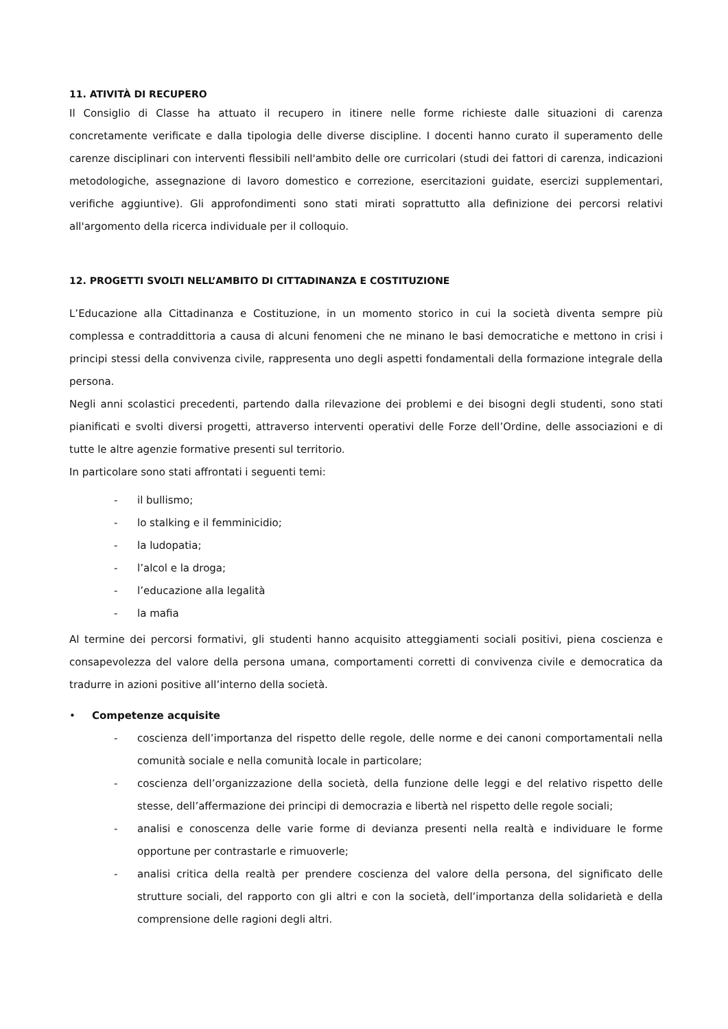11. ATIVITÀ DI RECUPERO
Il Consiglio di Classe ha attuato il recupero in itinere nelle forme richieste dalle situazioni di carenza concretamente verificate e dalla tipologia delle diverse discipline. I docenti hanno curato il superamento delle carenze disciplinari con interventi flessibili nell'ambito delle ore curricolari (studi dei fattori di carenza, indicazioni metodologiche, assegnazione di lavoro domestico e correzione, esercitazioni guidate, esercizi supplementari, verifiche aggiuntive). Gli approfondimenti sono stati mirati soprattutto alla definizione dei percorsi relativi all'argomento della ricerca individuale per il colloquio.
12. PROGETTI SVOLTI NELL’AMBITO DI CITTADINANZA E COSTITUZIONE
L’Educazione alla Cittadinanza e Costituzione, in un momento storico in cui la società diventa sempre più complessa e contraddittoria a causa di alcuni fenomeni che ne minano le basi democratiche e mettono in crisi i principi stessi della convivenza civile, rappresenta uno degli aspetti fondamentali della formazione integrale della persona.
Negli anni scolastici precedenti, partendo dalla rilevazione dei problemi e dei bisogni degli studenti, sono stati pianificati e svolti diversi progetti, attraverso interventi operativi delle Forze dell’Ordine, delle associazioni e di tutte le altre agenzie formative presenti sul territorio.
In particolare sono stati affrontati i seguenti temi:
- il bullismo;
- lo stalking e il femminicidio;
- la ludopatia;
- l’alcol e la droga;
- l’educazione alla legalità
- la mafia
Al termine dei percorsi formativi, gli studenti hanno acquisito atteggiamenti sociali positivi, piena coscienza e consapevolezza del valore della persona umana, comportamenti corretti di convivenza civile e democratica da tradurre in azioni positive all’interno della società.
• Competenze acquisite
- coscienza dell’importanza del rispetto delle regole, delle norme e dei canoni comportamentali nella comunità sociale e nella comunità locale in particolare;
- coscienza dell’organizzazione della società, della funzione delle leggi e del relativo rispetto delle stesse, dell’affermazione dei principi di democrazia e libertà nel rispetto delle regole sociali;
- analisi e conoscenza delle varie forme di devianza presenti nella realtà e individuare le forme opportune per contrastarle e rimuoverle;
- analisi critica della realtà per prendere coscienza del valore della persona, del significato delle strutture sociali, del rapporto con gli altri e con la società, dell’importanza della solidarietà e della comprensione delle ragioni degli altri.